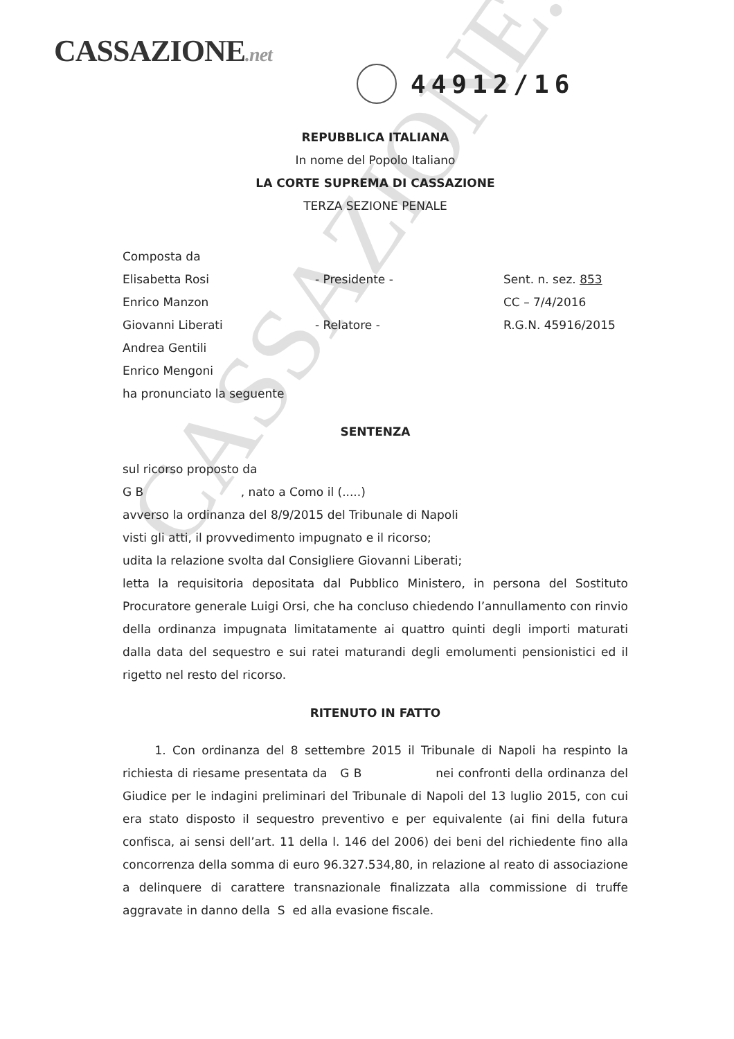CASSAZIONE.net
44912/16
CASSAZIONE.net
REPUBBLICA ITALIANA
In nome del Popolo Italiano
LA CORTE SUPREMA DI CASSAZIONE
TERZA SEZIONE PENALE
Composta da
Elisabetta Rosi - Presidente - Sent. n. sez. 853
Enrico Manzon CC – 7/4/2016
Giovanni Liberati - Relatore - R.G.N. 45916/2015
Andrea Gentili
Enrico Mengoni
ha pronunciato la seguente
SENTENZA
sul ricorso proposto da
G B , nato a Como il (.....)
avverso la ordinanza del 8/9/2015 del Tribunale di Napoli
visti gli atti, il provvedimento impugnato e il ricorso;
udita la relazione svolta dal Consigliere Giovanni Liberati;
letta la requisitoria depositata dal Pubblico Ministero, in persona del Sostituto Procuratore generale Luigi Orsi, che ha concluso chiedendo l’annullamento con rinvio della ordinanza impugnata limitatamente ai quattro quinti degli importi maturati dalla data del sequestro e sui ratei maturandi degli emolumenti pensionistici ed il rigetto nel resto del ricorso.
RITENUTO IN FATTO
1. Con ordinanza del 8 settembre 2015 il Tribunale di Napoli ha respinto la richiesta di riesame presentata da G B nei confronti della ordinanza del Giudice per le indagini preliminari del Tribunale di Napoli del 13 luglio 2015, con cui era stato disposto il sequestro preventivo e per equivalente (ai fini della futura confisca, ai sensi dell’art. 11 della l. 146 del 2006) dei beni del richiedente fino alla concorrenza della somma di euro 96.327.534,80, in relazione al reato di associazione a delinquere di carattere transnazionale finalizzata alla commissione di truffe aggravate in danno della S ed alla evasione fiscale.